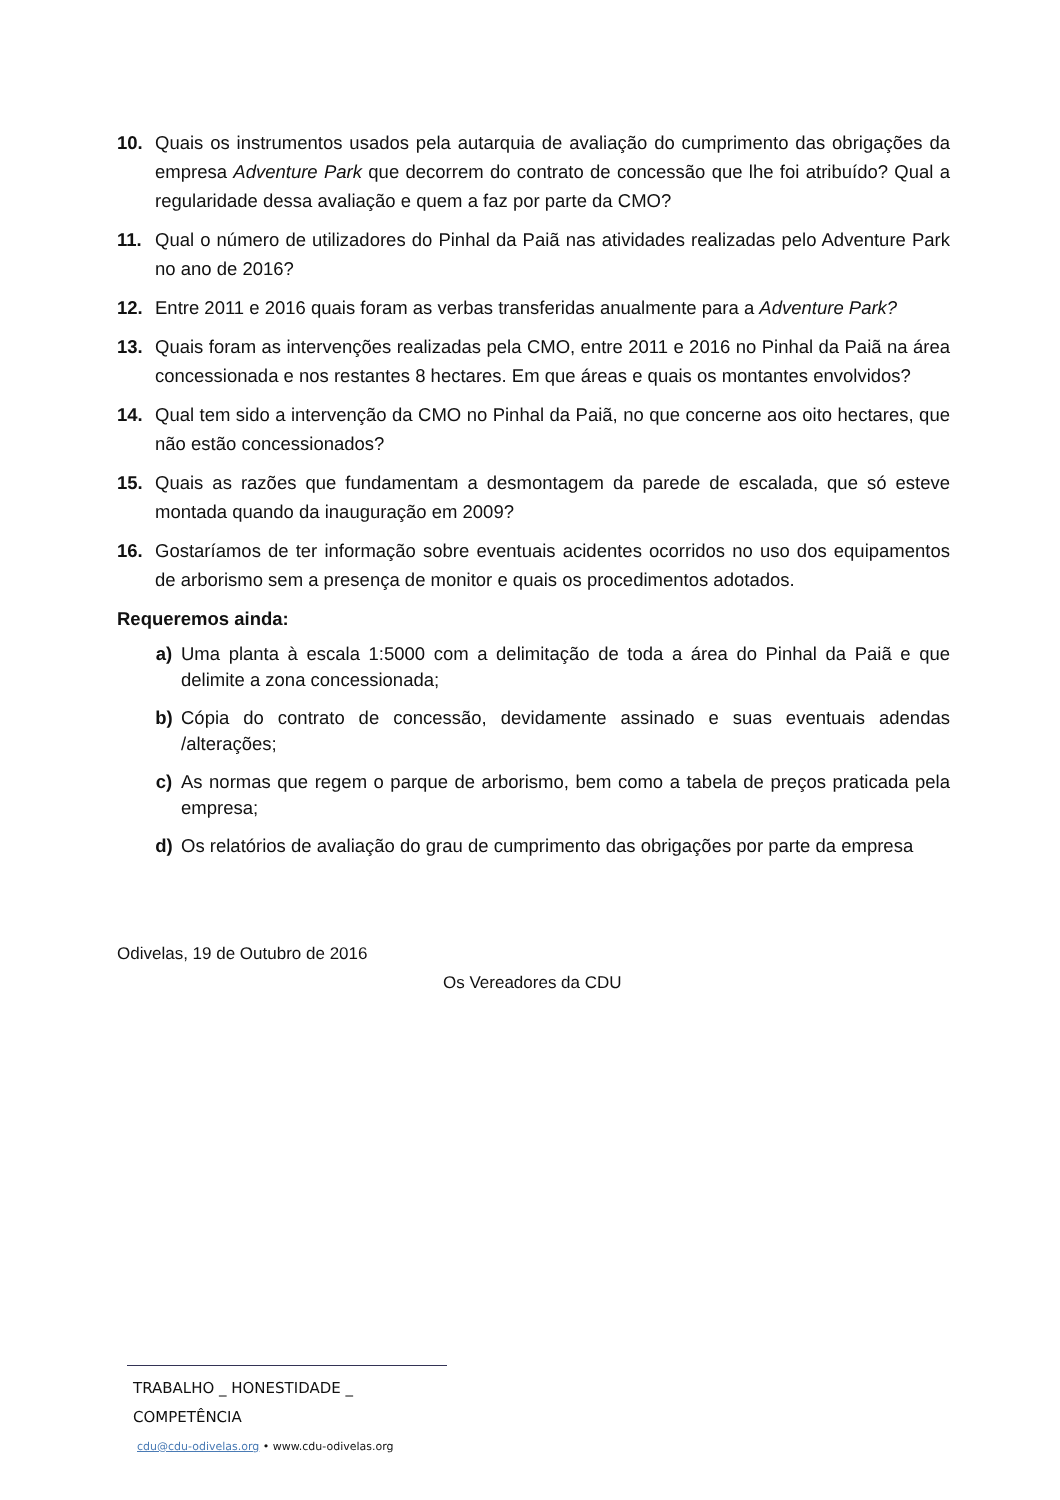10. Quais os instrumentos usados pela autarquia de avaliação do cumprimento das obrigações da empresa Adventure Park que decorrem do contrato de concessão que lhe foi atribuído? Qual a regularidade dessa avaliação e quem a faz por parte da CMO?
11. Qual o número de utilizadores do Pinhal da Paiã nas atividades realizadas pelo Adventure Park no ano de 2016?
12. Entre 2011 e 2016 quais foram as verbas transferidas anualmente para a Adventure Park?
13. Quais foram as intervenções realizadas pela CMO, entre 2011 e 2016 no Pinhal da Paiã na área concessionada e nos restantes 8 hectares. Em que áreas e quais os montantes envolvidos?
14. Qual tem sido a intervenção da CMO no Pinhal da Paiã, no que concerne aos oito hectares, que não estão concessionados?
15. Quais as razões que fundamentam a desmontagem da parede de escalada, que só esteve montada quando da inauguração em 2009?
16. Gostaríamos de ter informação sobre eventuais acidentes ocorridos no uso dos equipamentos de arborismo sem a presença de monitor e quais os procedimentos adotados.
Requeremos ainda:
a) Uma planta à escala 1:5000 com a delimitação de toda a área do Pinhal da Paiã e que delimite a zona concessionada;
b) Cópia do contrato de concessão, devidamente assinado e suas eventuais adendas /alterações;
c) As normas que regem o parque de arborismo, bem como a tabela de preços praticada pela empresa;
d) Os relatórios de avaliação do grau de cumprimento das obrigações por parte da empresa
Odivelas, 19 de Outubro de 2016
Os Vereadores da CDU
TRABALHO _ HONESTIDADE _ COMPETÊNCIA
cdu@cdu-odivelas.org • www.cdu-odivelas.org